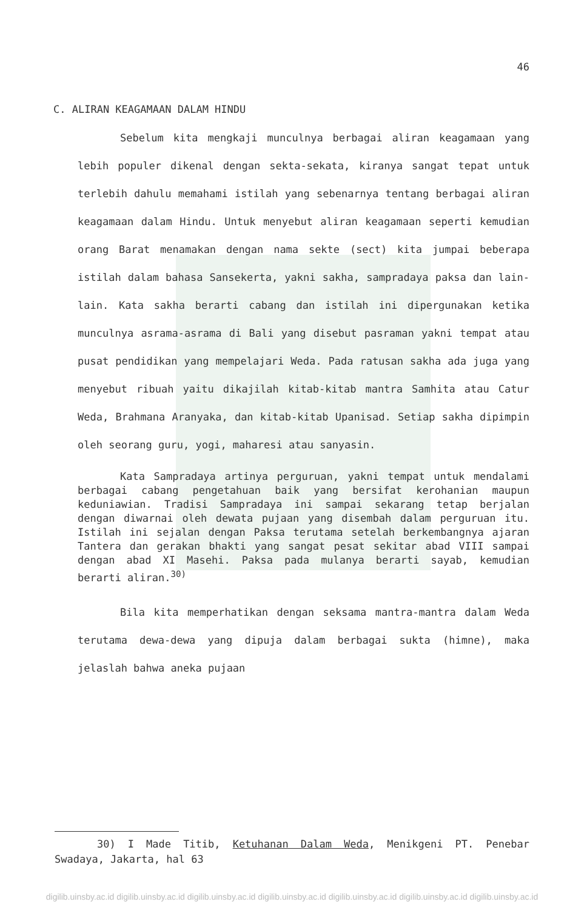46
C. ALIRAN KEAGAMAAN DALAM HINDU
Sebelum kita mengkaji munculnya berbagai aliran keagamaan yang lebih populer dikenal dengan sekta-sekata, kiranya sangat tepat untuk terlebih dahulu memahami istilah yang sebenarnya tentang berbagai aliran keagamaan dalam Hindu. Untuk menyebut aliran keagamaan seperti kemudian orang Barat menamakan dengan nama sekte (sect) kita jumpai beberapa istilah dalam bahasa Sansekerta, yakni sakha, sampradaya paksa dan lain-lain. Kata sakha berarti cabang dan istilah ini dipergunakan ketika munculnya asrama-asrama di Bali yang disebut pasraman yakni tempat atau pusat pendidikan yang mempelajari Weda. Pada ratusan sakha ada juga yang menyebut ribuah yaitu dikajilah kitab-kitab mantra Samhita atau Catur Weda, Brahmana Aranyaka, dan kitab-kitab Upanisad. Setiap sakha dipimpin oleh seorang guru, yogi, maharesi atau sanyasin.
Kata Sampradaya artinya perguruan, yakni tempat untuk mendalami berbagai cabang pengetahuan baik yang bersifat kerohanian maupun keduniawian. Tradisi Sampradaya ini sampai sekarang tetap berjalan dengan diwarnai oleh dewata pujaan yang disembah dalam perguruan itu. Istilah ini sejalan dengan Paksa terutama setelah berkembangnya ajaran Tantera dan gerakan bhakti yang sangat pesat sekitar abad VIII sampai dengan abad XI Masehi. Paksa pada mulanya berarti sayab, kemudian berarti aliran.<sup>30)</sup>
Bila kita memperhatikan dengan seksama mantra-mantra dalam Weda terutama dewa-dewa yang dipuja dalam berbagai sukta (himne), maka jelaslah bahwa aneka pujaan
30) I Made Titib, Ketuhanan Dalam Weda, Menikgeni PT. Penebar Swadaya, Jakarta, hal 63
digilib.uinsby.ac.id digilib.uinsby.ac.id digilib.uinsby.ac.id digilib.uinsby.ac.id digilib.uinsby.ac.id digilib.uinsby.ac.id digilib.uinsby.ac.id